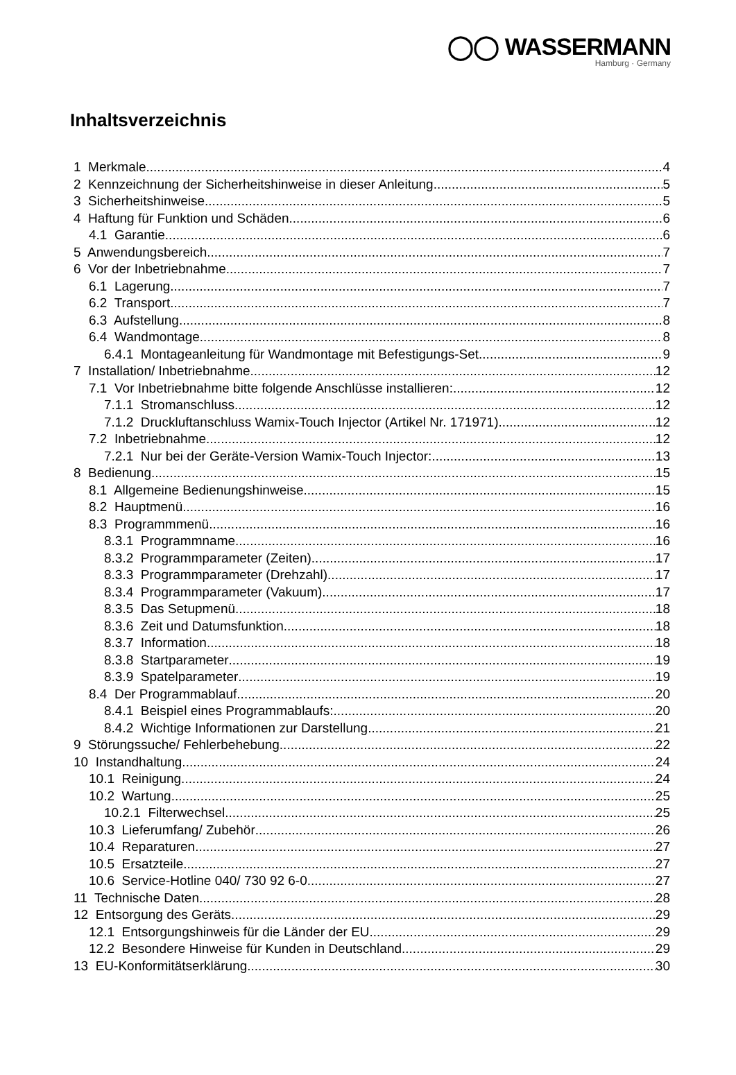◯◯ WASSERMANN
Hamburg · Germany
Inhaltsverzeichnis
1 Merkmale 4
2 Kennzeichnung der Sicherheitshinweise in dieser Anleitung 5
3 Sicherheitshinweise 5
4 Haftung für Funktion und Schäden 6
4.1 Garantie 6
5 Anwendungsbereich 7
6 Vor der Inbetriebnahme 7
6.1 Lagerung 7
6.2 Transport 7
6.3 Aufstellung 8
6.4 Wandmontage 8
6.4.1 Montageanleitung für Wandmontage mit Befestigungs-Set 9
7 Installation/ Inbetriebnahme 12
7.1 Vor Inbetriebnahme bitte folgende Anschlüsse installieren: 12
7.1.1 Stromanschluss 12
7.1.2 Druckluftanschluss Wamix-Touch Injector (Artikel Nr. 171971) 12
7.2 Inbetriebnahme 12
7.2.1 Nur bei der Geräte-Version Wamix-Touch Injector: 13
8 Bedienung 15
8.1 Allgemeine Bedienungshinweise 15
8.2 Hauptmenü 16
8.3 Programmmenü 16
8.3.1 Programmname 16
8.3.2 Programmparameter (Zeiten) 17
8.3.3 Programmparameter (Drehzahl) 17
8.3.4 Programmparameter (Vakuum) 17
8.3.5 Das Setupmenü 18
8.3.6 Zeit und Datumsfunktion 18
8.3.7 Information 18
8.3.8 Startparameter 19
8.3.9 Spatelparameter 19
8.4 Der Programmablauf 20
8.4.1 Beispiel eines Programmablaufs: 20
8.4.2 Wichtige Informationen zur Darstellung 21
9 Störungssuche/ Fehlerbehebung 22
10 Instandhaltung 24
10.1 Reinigung 24
10.2 Wartung 25
10.2.1 Filterwechsel 25
10.3 Lieferumfang/ Zubehör 26
10.4 Reparaturen 27
10.5 Ersatzteile 27
10.6 Service-Hotline 040/ 730 92 6-0 27
11 Technische Daten 28
12 Entsorgung des Geräts 29
12.1 Entsorgungshinweis für die Länder der EU 29
12.2 Besondere Hinweise für Kunden in Deutschland 29
13 EU-Konformitätserklärung 30